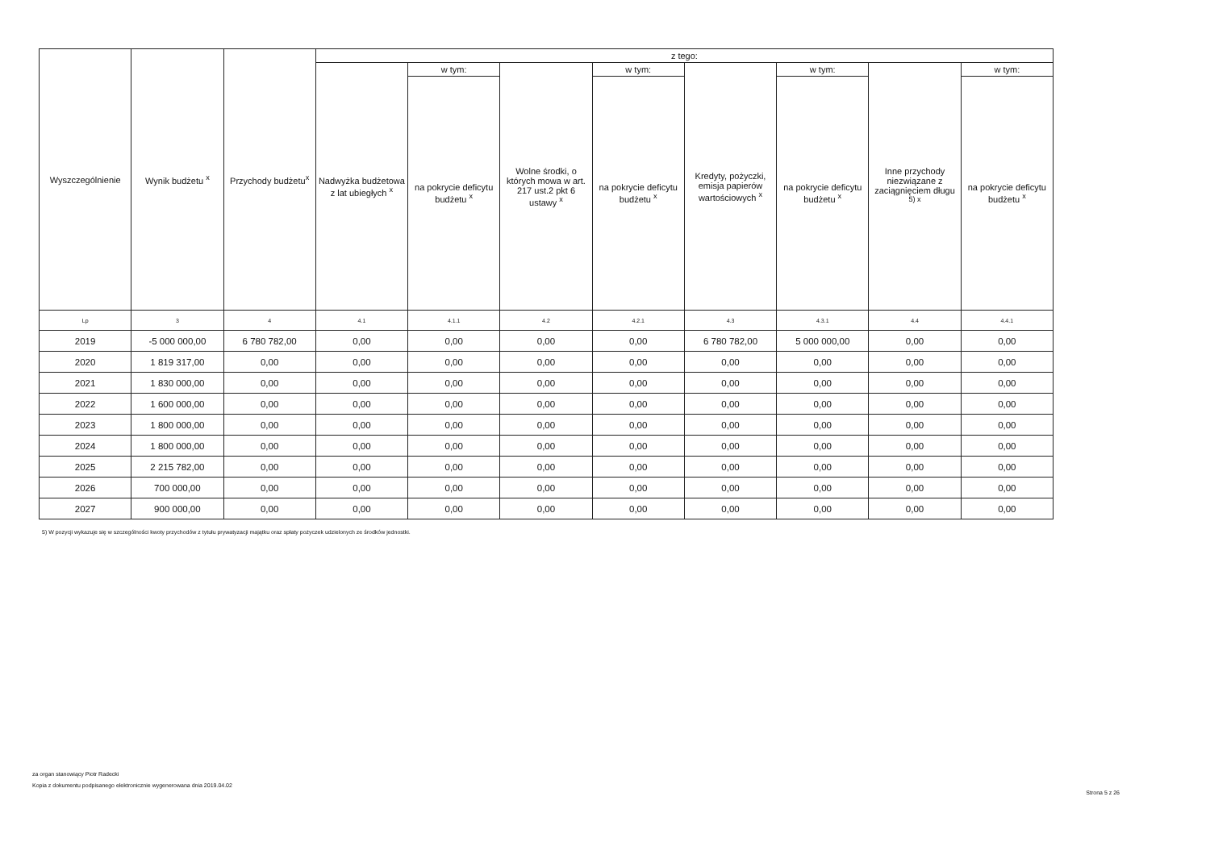| Wyszczególnienie | Wynik budżetu <sup>x</sup> | Przychody budżetu<sup>x</sup> | z tego: | | | | | | | |
| --- | --- | --- | --- | --- | --- | --- | --- | --- | --- | --- |
| | | | Nadwyżka budżetowa z lat ubiegłych <sup>x</sup> | w tym: | Wolne środki, o których mowa w art. 217 ust.2 pkt 6 ustawy <sup>x</sup> | w tym: | Kredyty, pożyczki, emisja papierów wartościowych <sup>x</sup> | w tym: | Inne przychody niezwiązane z zaciągnięciem długu <sup>5) x</sup> | w tym: |
| | | | | na pokrycie deficytu budżetu <sup>x</sup> | | na pokrycie deficytu budżetu <sup>x</sup> | | na pokrycie deficytu budżetu <sup>x</sup> | | na pokrycie deficytu budżetu <sup>x</sup> |
| Lp | 3 | 4 | 4.1 | 4.1.1 | 4.2 | 4.2.1 | 4.3 | 4.3.1 | 4.4 | 4.4.1 |
| 2019 | -5 000 000,00 | 6 780 782,00 | 0,00 | 0,00 | 0,00 | 0,00 | 6 780 782,00 | 5 000 000,00 | 0,00 | 0,00 |
| 2020 | 1 819 317,00 | 0,00 | 0,00 | 0,00 | 0,00 | 0,00 | 0,00 | 0,00 | 0,00 | 0,00 |
| 2021 | 1 830 000,00 | 0,00 | 0,00 | 0,00 | 0,00 | 0,00 | 0,00 | 0,00 | 0,00 | 0,00 |
| 2022 | 1 600 000,00 | 0,00 | 0,00 | 0,00 | 0,00 | 0,00 | 0,00 | 0,00 | 0,00 | 0,00 |
| 2023 | 1 800 000,00 | 0,00 | 0,00 | 0,00 | 0,00 | 0,00 | 0,00 | 0,00 | 0,00 | 0,00 |
| 2024 | 1 800 000,00 | 0,00 | 0,00 | 0,00 | 0,00 | 0,00 | 0,00 | 0,00 | 0,00 | 0,00 |
| 2025 | 2 215 782,00 | 0,00 | 0,00 | 0,00 | 0,00 | 0,00 | 0,00 | 0,00 | 0,00 | 0,00 |
| 2026 | 700 000,00 | 0,00 | 0,00 | 0,00 | 0,00 | 0,00 | 0,00 | 0,00 | 0,00 | 0,00 |
| 2027 | 900 000,00 | 0,00 | 0,00 | 0,00 | 0,00 | 0,00 | 0,00 | 0,00 | 0,00 | 0,00 |
5) W pozycji wykazuje się w szczególności kwoty przychodów z tytułu prywatyzacji majątku oraz spłaty pożyczek udzielonych ze środków jednostki.
za organ stanowiący Piotr Radecki
Kopia z dokumentu podpisanego elektronicznie wygenerowana dnia 2019.04.02
Strona 5 z 26